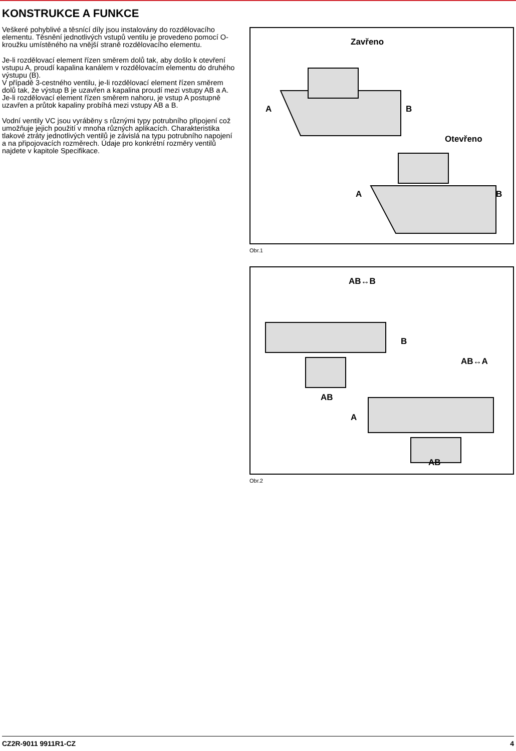KONSTRUKCE A FUNKCE
Veškeré pohyblivé a těsnící díly jsou instalovány do rozdělovacího elementu. Těsnění jednotlivých vstupů ventilu je provedeno pomocí O-kroužku umístěného na vnější straně rozdělovacího elementu.
Je-li rozdělovací element řízen směrem dolů tak, aby došlo k otevření vstupu A, proudí kapalina kanálem v rozdělovacím elementu do druhého výstupu (B).
V případě 3-cestného ventilu, je-li rozdělovací element řízen směrem dolů tak, že výstup B je uzavřen a kapalina proudí mezi vstupy AB a A. Je-li rozdělovací element řízen směrem nahoru, je vstup A postupně uzavřen a průtok kapaliny probíhá mezi vstupy AB a B.
Vodní ventily VC jsou vyráběny s různými typy potrubního připojení což umožňuje jejich použití v mnoha různých aplikacích. Charakteristika tlakové ztráty jednotlivých ventilů je závislá na typu potrubního napojení a na připojovacích rozměrech. Údaje pro konkrétní rozměry ventilů najdete v kapitole Specifikace.
Zavřeno
A B
Otevřeno
A B
Obr.1
AB↔B
B
AB↔A
AB
A
AB
Obr.2
CZ2R-9011 9911R1-CZ 4